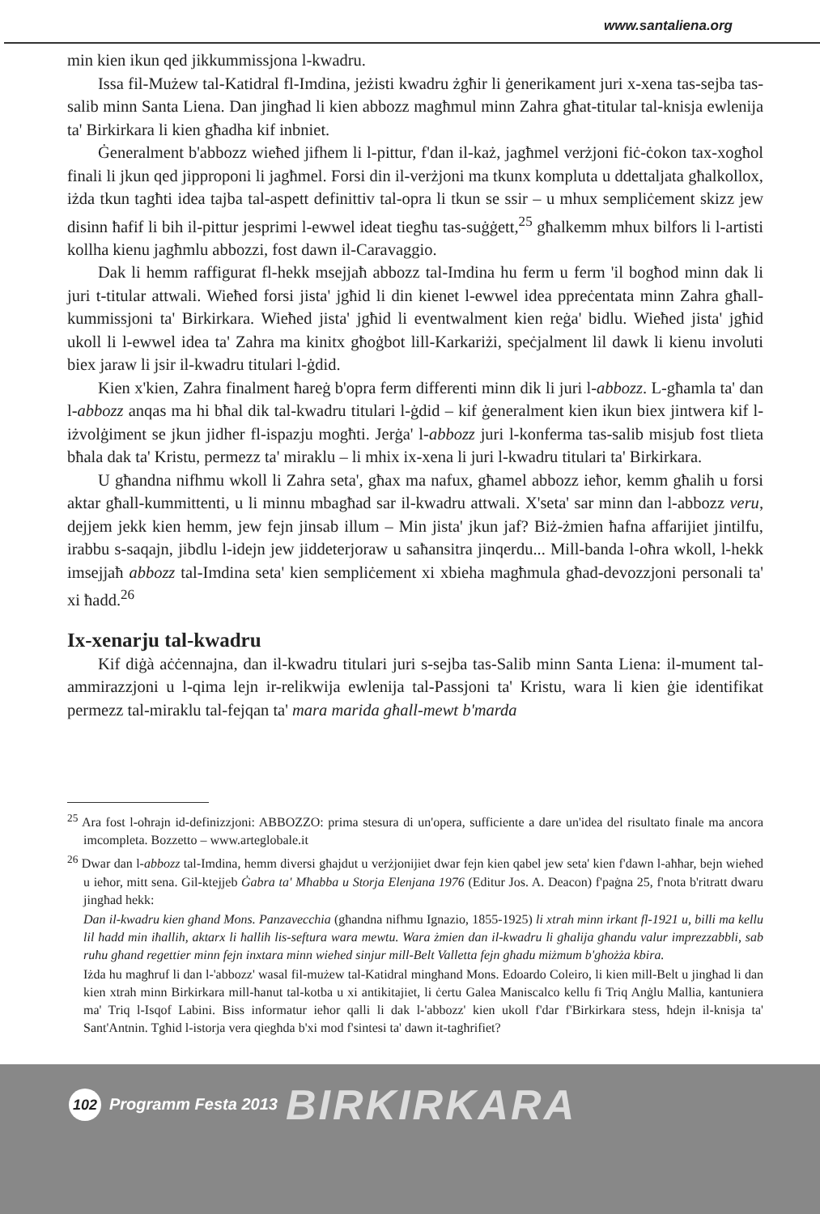www.santaliena.org
min kien ikun qed jikkummissjona l-kwadru.
Issa fil-Mużew tal-Katidral fl-Imdina, jeżisti kwadru żgħir li ġenerikament juri x-xena tas-sejba tas-salib minn Santa Liena. Dan jingħad li kien abbozz magħmul minn Zahra għat-titular tal-knisja ewlenija ta' Birkirkara li kien għadha kif inbniet.
Ġeneralment b'abbozz wieħed jifhem li l-pittur, f'dan il-każ, jagħmel verżjoni fiċ-ċokon tax-xogħol finali li jkun qed jipproponi li jagħmel. Forsi din il-verżjoni ma tkunx kompluta u ddettaljata għalkollox, iżda tkun tagħti idea tajba tal-aspett definittiv tal-opra li tkun se ssir – u mhux sempliċement skizz jew disinn ħafif li bih il-pittur jesprimi l-ewwel ideat tiegħu tas-suġġett,<sup>25</sup> għalkemm mhux bilfors li l-artisti kollha kienu jagħmlu abbozzi, fost dawn il-Caravaggio.
Dak li hemm raffigurat fl-hekk msejjaħ abbozz tal-Imdina hu ferm u ferm 'il bogħod minn dak li juri t-titular attwali. Wieħed forsi jista' jgħid li din kienet l-ewwel idea ppreċentata minn Zahra għall-kummissjoni ta' Birkirkara. Wieħed jista' jgħid li eventwalment kien reġa' bidlu. Wieħed jista' jgħid ukoll li l-ewwel idea ta' Zahra ma kinitx għoġbot lill-Karkariżi, speċjalment lil dawk li kienu involuti biex jaraw li jsir il-kwadru titulari l-ġdid.
Kien x'kien, Zahra finalment ħareġ b'opra ferm differenti minn dik li juri l-abbozz. L-għamla ta' dan l-abbozz anqas ma hi bħal dik tal-kwadru titulari l-ġdid – kif ġeneralment kien ikun biex jintwera kif l-iżvolġiment se jkun jidher fl-ispazju mogħti. Jerġa' l-abbozz juri l-konferma tas-salib misjub fost tlieta bħala dak ta' Kristu, permezz ta' miraklu – li mhix ix-xena li juri l-kwadru titulari ta' Birkirkara.
U għandna nifhmu wkoll li Zahra seta', għax ma nafux, għamel abbozz ieħor, kemm għalih u forsi aktar għall-kummittenti, u li minnu mbagħad sar il-kwadru attwali. X'seta' sar minn dan l-abbozz veru, dejjem jekk kien hemm, jew fejn jinsab illum – Min jista' jkun jaf? Biż-żmien ħafna affarijiet jintilfu, irabbu s-saqajn, jibdlu l-idejn jew jiddeterjoraw u saħansitra jinqerdu... Mill-banda l-oħra wkoll, l-hekk imsejjaħ abbozz tal-Imdina seta' kien sempliċement xi xbieha magħmula għad-devozzjoni personali ta' xi ħadd.<sup>26</sup>
Ix-xenarju tal-kwadru
Kif diġà aċċennajna, dan il-kwadru titulari juri s-sejba tas-Salib minn Santa Liena: il-mument tal-ammirazzjoni u l-qima lejn ir-relikwija ewlenija tal-Passjoni ta' Kristu, wara li kien ġie identifikat permezz tal-miraklu tal-fejqan ta' mara marida għall-mewt b'marda
<sup>25</sup> Ara fost l-oħrajn id-definizzjoni: ABBOZZO: prima stesura di un'opera, sufficiente a dare un'idea del risultato finale ma ancora imcompleta. Bozzetto – www.arteglobale.it
<sup>26</sup> Dwar dan l-abbozz tal-Imdina, hemm diversi għajdut u verżjonijiet dwar fejn kien qabel jew seta' kien f'dawn l-aħħar, bejn wieħed u ieħor, mitt sena. Gil-ktejjeb Ġabra ta' Mħabba u Storja Elenjana 1976 (Editur Jos. A. Deacon) f'paġna 25, f'nota b'ritratt dwaru jingħad hekk:
Dan il-kwadru kien għand Mons. Panzavecchia (għandna nifhmu Ignazio, 1855-1925) li xtrah minn irkant fl-1921 u, billi ma kellu lil ħadd min iħallih, aktarx li ħallih lis-seftura wara mewtu. Wara żmien dan il-kwadru li għalija għandu valur imprezzabbli, sab ruħu għand regettier minn fejn inxtara minn wieħed sinjur mill-Belt Valletta fejn għadu miżmum b'għożża kbira.
Iżda hu magħruf li dan l-'abbozz' wasal fil-mużew tal-Katidral mingħand Mons. Edoardo Coleiro, li kien mill-Belt u jingħad li dan kien xtrah minn Birkirkara mill-ħanut tal-kotba u xi antikitajiet, li ċertu Galea Maniscalco kellu fi Triq Anġlu Mallia, kantuniera ma' Triq l-Isqof Labini. Biss informatur ieħor qalli li dak l-'abbozz' kien ukoll f'dar f'Birkirkara stess, ħdejn il-knisja ta' Sant'Antnin. Tgħid l-istorja vera qiegħda b'xi mod f'sintesi ta' dawn it-tagħrifiet?
102
Programm Festa 2013
BIRKIRKARA